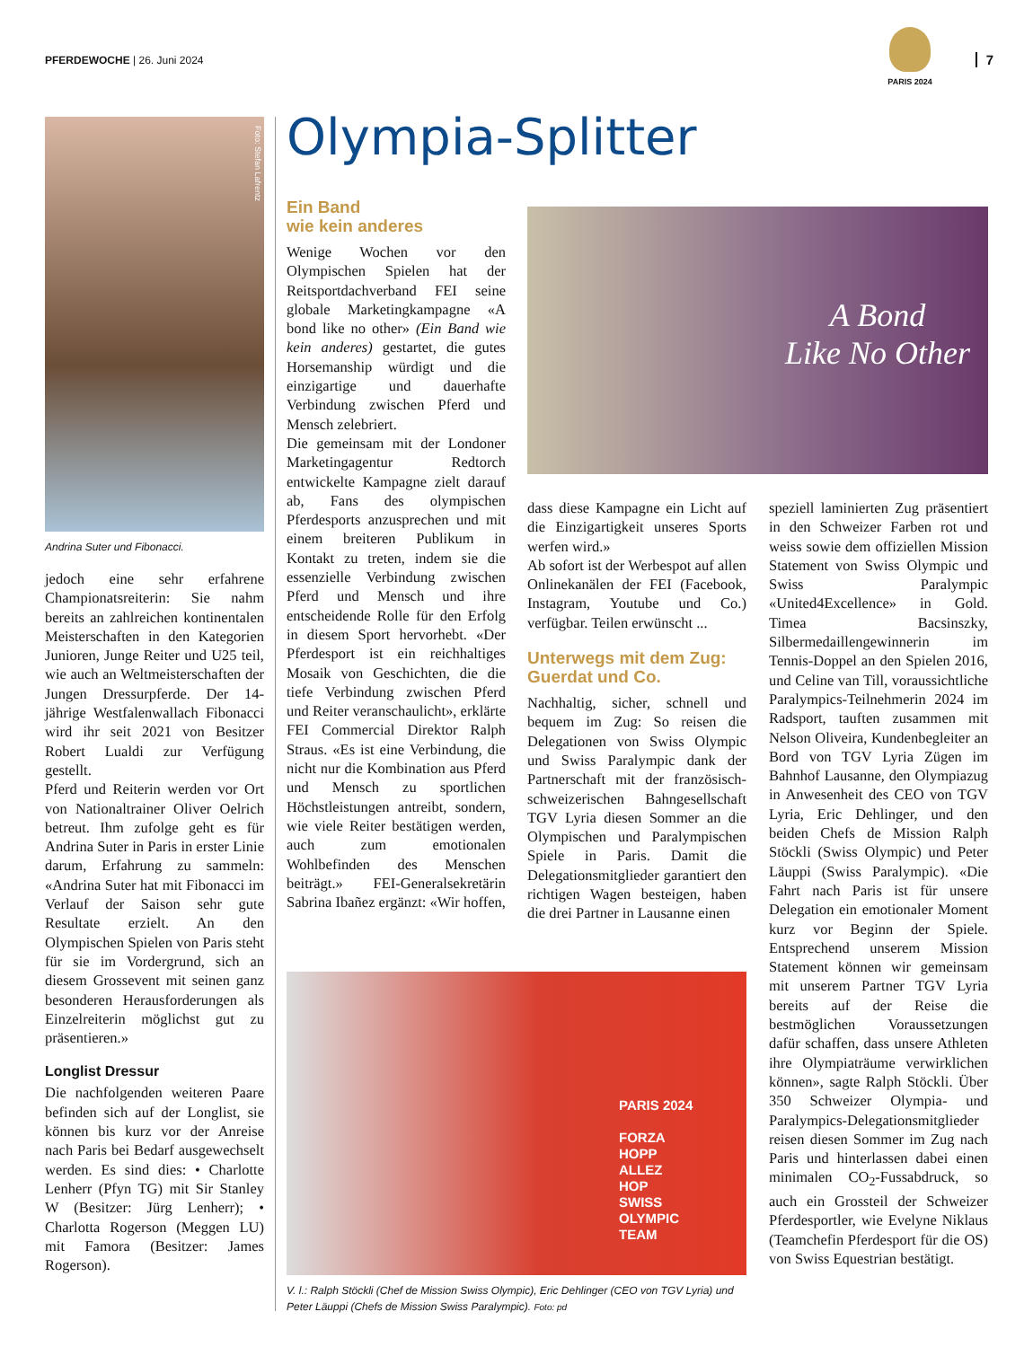PFERDEWOCHE | 26. Juni 2024
PARIS 2024
7
Olympia-Splitter
Foto: Stefan Lafrentz
Andrina Suter und Fibonacci.
jedoch eine sehr erfahrene Championatsreiterin: Sie nahm bereits an zahlreichen kontinentalen Meisterschaften in den Kategorien Junioren, Junge Reiter und U25 teil, wie auch an Weltmeisterschaften der Jungen Dressurpferde. Der 14-jährige Westfalenwallach Fibonacci wird ihr seit 2021 von Besitzer Robert Lualdi zur Verfügung gestellt.
Pferd und Reiterin werden vor Ort von Nationaltrainer Oliver Oelrich betreut. Ihm zufolge geht es für Andrina Suter in Paris in erster Linie darum, Erfahrung zu sammeln: «Andrina Suter hat mit Fibonacci im Verlauf der Saison sehr gute Resultate erzielt. An den Olympischen Spielen von Paris steht für sie im Vordergrund, sich an diesem Grossevent mit seinen ganz besonderen Herausforderungen als Einzelreiterin möglichst gut zu präsentieren.»
Longlist Dressur
Die nachfolgenden weiteren Paare befinden sich auf der Longlist, sie können bis kurz vor der Anreise nach Paris bei Bedarf ausgewechselt werden. Es sind dies: • Charlotte Lenherr (Pfyn TG) mit Sir Stanley W (Besitzer: Jürg Lenherr); • Charlotta Rogerson (Meggen LU) mit Famora (Besitzer: James Rogerson).
Ein Band
wie kein anderes
Wenige Wochen vor den Olympischen Spielen hat der Reitsportdachverband FEI seine globale Marketingkampagne «A bond like no other» (Ein Band wie kein anderes) gestartet, die gutes Horsemanship würdigt und die einzigartige und dauerhafte Verbindung zwischen Pferd und Mensch zelebriert.
Die gemeinsam mit der Londoner Marketingagentur Redtorch entwickelte Kampagne zielt darauf ab, Fans des olympischen Pferdesports anzusprechen und mit einem breiteren Publikum in Kontakt zu treten, indem sie die essenzielle Verbindung zwischen Pferd und Mensch und ihre entscheidende Rolle für den Erfolg in diesem Sport hervorhebt. «Der Pferdesport ist ein reichhaltiges Mosaik von Geschichten, die die tiefe Verbindung zwischen Pferd und Reiter veranschaulicht», erklärte FEI Commercial Direktor Ralph Straus. «Es ist eine Verbindung, die nicht nur die Kombination aus Pferd und Mensch zu sportlichen Höchstleistungen antreibt, sondern, wie viele Reiter bestätigen werden, auch zum emotionalen Wohlbefinden des Menschen beiträgt.» FEI-Generalsekretärin Sabrina Ibañez ergänzt: «Wir hoffen,
A Bond
Like No Other
dass diese Kampagne ein Licht auf die Einzigartigkeit unseres Sports werfen wird.»
Ab sofort ist der Werbespot auf allen Onlinekanälen der FEI (Facebook, Instagram, Youtube und Co.) verfügbar. Teilen erwünscht ...
Unterwegs mit dem Zug: Guerdat und Co.
Nachhaltig, sicher, schnell und bequem im Zug: So reisen die Delegationen von Swiss Olympic und Swiss Paralympic dank der Partnerschaft mit der französisch-schweizerischen Bahngesellschaft TGV Lyria diesen Sommer an die Olympischen und Paralympischen Spiele in Paris. Damit die Delegationsmitglieder garantiert den richtigen Wagen besteigen, haben die drei Partner in Lausanne einen
speziell laminierten Zug präsentiert in den Schweizer Farben rot und weiss sowie dem offiziellen Mission Statement von Swiss Olympic und Swiss Paralympic «United4Excellence» in Gold. Timea Bacsinszky, Silbermedaillengewinnerin im Tennis-Doppel an den Spielen 2016, und Celine van Till, voraussichtliche Paralympics-Teilnehmerin 2024 im Radsport, tauften zusammen mit Nelson Oliveira, Kundenbegleiter an Bord von TGV Lyria Zügen im Bahnhof Lausanne, den Olympiazug in Anwesenheit des CEO von TGV Lyria, Eric Dehlinger, und den beiden Chefs de Mission Ralph Stöckli (Swiss Olympic) und Peter Läuppi (Swiss Paralympic). «Die Fahrt nach Paris ist für unsere Delegation ein emotionaler Moment kurz vor Beginn der Spiele. Entsprechend unserem Mission Statement können wir gemeinsam mit unserem Partner TGV Lyria bereits auf der Reise die bestmöglichen Voraussetzungen dafür schaffen, dass unsere Athleten ihre Olympiaträume verwirklichen können», sagte Ralph Stöckli. Über 350 Schweizer Olympia- und Paralympics-Delegationsmitglieder reisen diesen Sommer im Zug nach Paris und hinterlassen dabei einen minimalen CO<sub>2</sub>-Fussabdruck, so auch ein Grossteil der Schweizer Pferdesportler, wie Evelyne Niklaus (Teamchefin Pferdesport für die OS) von Swiss Equestrian bestätigt.
PARIS 2024
FORZA
HOPP
ALLEZ
HOP
SWISS
OLYMPIC
TEAM
V. l.: Ralph Stöckli (Chef de Mission Swiss Olympic), Eric Dehlinger (CEO von TGV Lyria) und Peter Läuppi (Chefs de Mission Swiss Paralympic). Foto: pd